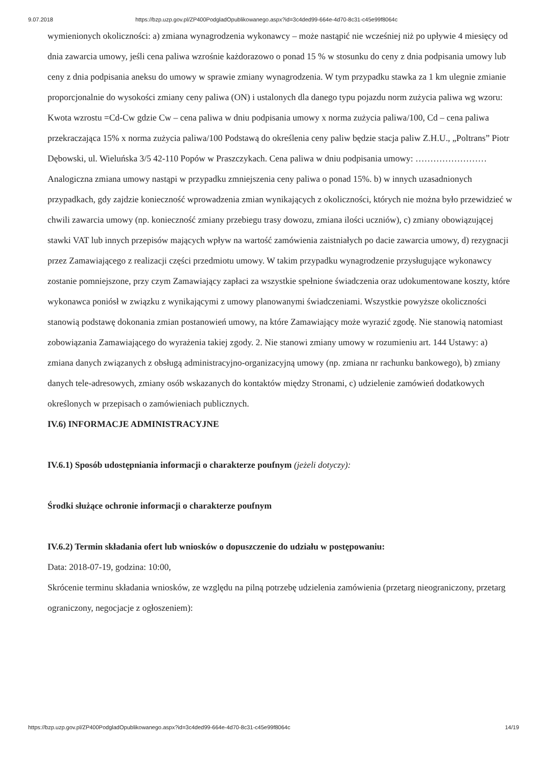9.07.2018 https://bzp.uzp.gov.pl/ZP400PodgladOpublikowanego.aspx?id=3c4ded99-664e-4d70-8c31-c45e99f8064c
wymienionych okoliczności: a) zmiana wynagrodzenia wykonawcy – może nastąpić nie wcześniej niż po upływie 4 miesięcy od dnia zawarcia umowy, jeśli cena paliwa wzrośnie każdorazowo o ponad 15 % w stosunku do ceny z dnia podpisania umowy lub ceny z dnia podpisania aneksu do umowy w sprawie zmiany wynagrodzenia. W tym przypadku stawka za 1 km ulegnie zmianie proporcjonalnie do wysokości zmiany ceny paliwa (ON) i ustalonych dla danego typu pojazdu norm zużycia paliwa wg wzoru: Kwota wzrostu =Cd-Cw gdzie Cw – cena paliwa w dniu podpisania umowy x norma zużycia paliwa/100, Cd – cena paliwa przekraczająca 15% x norma zużycia paliwa/100 Podstawą do określenia ceny paliw będzie stacja paliw Z.H.U., „Poltrans” Piotr Dębowski, ul. Wieluńska 3/5 42-110 Popów w Praszczykach. Cena paliwa w dniu podpisania umowy: …………………… Analogiczna zmiana umowy nastąpi w przypadku zmniejszenia ceny paliwa o ponad 15%. b) w innych uzasadnionych przypadkach, gdy zajdzie konieczność wprowadzenia zmian wynikających z okoliczności, których nie można było przewidzieć w chwili zawarcia umowy (np. konieczność zmiany przebiegu trasy dowozu, zmiana ilości uczniów), c) zmiany obowiązującej stawki VAT lub innych przepisów mających wpływ na wartość zamówienia zaistniałych po dacie zawarcia umowy, d) rezygnacji przez Zamawiającego z realizacji części przedmiotu umowy. W takim przypadku wynagrodzenie przysługujące wykonawcy zostanie pomniejszone, przy czym Zamawiający zapłaci za wszystkie spełnione świadczenia oraz udokumentowane koszty, które wykonawca poniósł w związku z wynikającymi z umowy planowanymi świadczeniami. Wszystkie powyższe okoliczności stanowią podstawę dokonania zmian postanowień umowy, na które Zamawiający może wyrazić zgodę. Nie stanowią natomiast zobowiązania Zamawiającego do wyrażenia takiej zgody. 2. Nie stanowi zmiany umowy w rozumieniu art. 144 Ustawy: a) zmiana danych związanych z obsługą administracyjno-organizacyjną umowy (np. zmiana nr rachunku bankowego), b) zmiany danych tele-adresowych, zmiany osób wskazanych do kontaktów między Stronami, c) udzielenie zamówień dodatkowych określonych w przepisach o zamówieniach publicznych.
IV.6) INFORMACJE ADMINISTRACYJNE
IV.6.1) Sposób udostępniania informacji o charakterze poufnym (jeżeli dotyczy):
Środki służące ochronie informacji o charakterze poufnym
IV.6.2) Termin składania ofert lub wniosków o dopuszczenie do udziału w postępowaniu:
Data: 2018-07-19, godzina: 10:00,
Skrócenie terminu składania wniosków, ze względu na pilną potrzebę udzielenia zamówienia (przetarg nieograniczony, przetarg ograniczony, negocjacje z ogłoszeniem):
https://bzp.uzp.gov.pl/ZP400PodgladOpublikowanego.aspx?id=3c4ded99-664e-4d70-8c31-c45e99f8064c 14/19